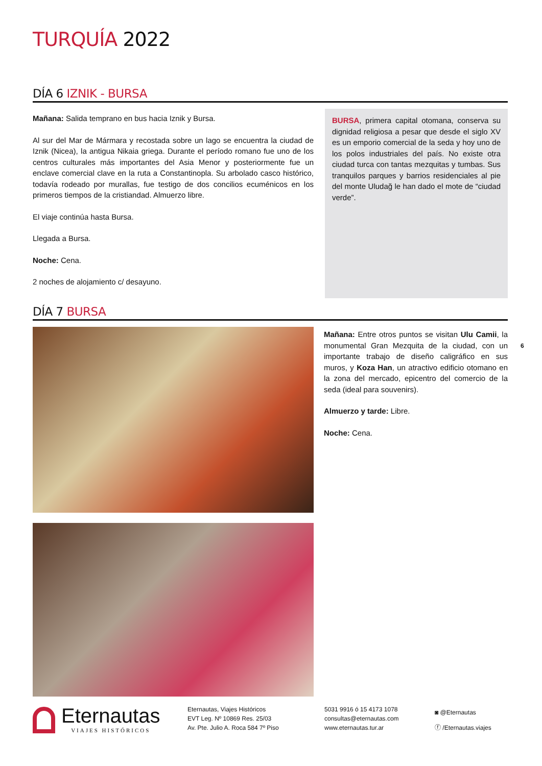TURQUÍA 2022
DÍA 6 IZNIK - BURSA
Mañana: Salida temprano en bus hacia Iznik y Bursa.
Al sur del Mar de Mármara y recostada sobre un lago se encuentra la ciudad de Iznik (Nicea), la antigua Nikaia griega. Durante el período romano fue uno de los centros culturales más importantes del Asia Menor y posteriormente fue un enclave comercial clave en la ruta a Constantinopla. Su arbolado casco histórico, todavía rodeado por murallas, fue testigo de dos concilios ecuménicos en los primeros tiempos de la cristiandad. Almuerzo libre.
El viaje continúa hasta Bursa.
Llegada a Bursa.
Noche: Cena.
2 noches de alojamiento c/ desayuno.
BURSA, primera capital otomana, conserva su dignidad religiosa a pesar que desde el siglo XV es un emporio comercial de la seda y hoy uno de los polos industriales del país. No existe otra ciudad turca con tantas mezquitas y tumbas. Sus tranquilos parques y barrios residenciales al pie del monte Uludağ le han dado el mote de “ciudad verde”.
DÍA 7 BURSA
Mañana: Entre otros puntos se visitan Ulu Camii, la monumental Gran Mezquita de la ciudad, con un importante trabajo de diseño caligráfico en sus muros, y Koza Han, un atractivo edificio otomano en la zona del mercado, epicentro del comercio de la seda (ideal para souvenirs).
Almuerzo y tarde: Libre.
Noche: Cena.
6
Eternautas
VIAJES HISTÓRICOS
Eternautas, Viajes Históricos
EVT Leg. Nº 10869 Res. 25/03
Av. Pte. Julio A. Roca 584 7º Piso
5031 9916 ó 15 4173 1078
consultas@eternautas.com
www.eternautas.tur.ar
◙ @Eternautas
ⓕ /Eternautas.viajes